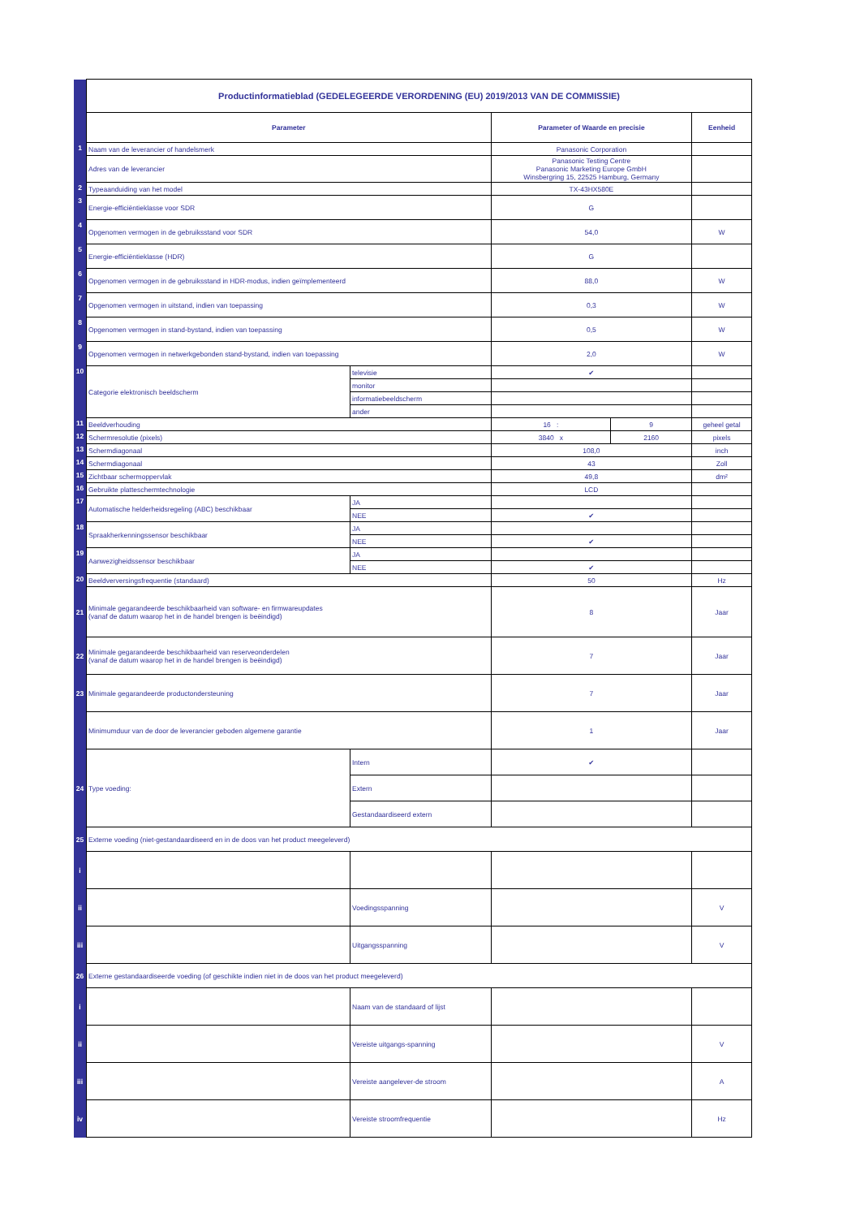| | Productinformatieblad (GEDELEGEERDE VERORDENING (EU) 2019/2013 VAN DE COMMISSIE) | | | | |
| | Parameter | | Parameter of Waarde en precisie | | Eenheid |
| 1 | Naam van de leverancier of handelsmerk | | Panasonic Corporation | | |
| | Adres van de leverancier | | Panasonic Testing Centre Panasonic Marketing Europe GmbH Winsbergring 15, 22525 Hamburg, Germany | | |
| 2 | Typeaanduiding van het model | | TX-43HX580E | | |
| 3 | Energie-efficiëntieklasse voor SDR | | G | | |
| 4 | Opgenomen vermogen in de gebruiksstand voor SDR | | 54,0 | | W |
| 5 | Energie-efficiëntieklasse (HDR) | | G | | |
| 6 | Opgenomen vermogen in de gebruiksstand in HDR-modus, indien geïmplementeerd | | 88,0 | | W |
| 7 | Opgenomen vermogen in uitstand, indien van toepassing | | 0,3 | | W |
| 8 | Opgenomen vermogen in stand-bystand, indien van toepassing | | 0,5 | | W |
| 9 | Opgenomen vermogen in netwerkgebonden stand-bystand, indien van toepassing | | 2,0 | | W |
| 10 | Categorie elektronisch beeldscherm | televisie | ✔ | | |
| | | monitor | | | |
| | | informatiebeeldscherm | | | |
| | | ander | | | |
| 11 | Beeldverhouding | | 16 : | 9 | geheel getal |
| 12 | Schermresolutie (pixels) | | 3840 x | 2160 | pixels |
| 13 | Schermdiagonaal | | 108,0 | | inch |
| 14 | Schermdiagonaal | | 43 | | Zoll |
| 15 | Zichtbaar schermoppervlak | | 49,8 | | dm² |
| 16 | Gebruikte platteschermtechnologie | | LCD | | |
| 17 | Automatische helderheidsregeling (ABC) beschikbaar | JA | | | |
| | | NEE | ✔ | | |
| 18 | Spraakherkenningssensor beschikbaar | JA | | | |
| | | NEE | ✔ | | |
| 19 | Aanwezigheidssensor beschikbaar | JA | | | |
| | | NEE | ✔ | | |
| 20 | Beeldverversingsfrequentie (standaard) | | 50 | | Hz |
| 21 | Minimale gegarandeerde beschikbaarheid van software- en firmwareupdates (vanaf de datum waarop het in de handel brengen is beëindigd) | | 8 | | Jaar |
| 22 | Minimale gegarandeerde beschikbaarheid van reserveonderdelen (vanaf de datum waarop het in de handel brengen is beëindigd) | | 7 | | Jaar |
| 23 | Minimale gegarandeerde productondersteuning | | 7 | | Jaar |
| | Minimumduur van de door de leverancier geboden algemene garantie | | 1 | | Jaar |
| 24 | Type voeding: | Intern | ✔ | | |
| | | Extern | | | |
| | | Gestandaardiseerd extern | | | |
| 25 | Externe voeding (niet-gestandaardiseerd en in de doos van het product meegeleverd) | | | | |
| i | | | | | |
| ii | | Voedingsspanning | | | V |
| iii | | Uitgangsspanning | | | V |
| 26 | Externe gestandaardiseerde voeding (of geschikte indien niet in de doos van het product meegeleverd) | | | | |
| i | | Naam van de standaard of lijst | | | |
| ii | | Vereiste uitgangs-spanning | | | V |
| iii | | Vereiste aangelever-de stroom | | | A |
| iv | | Vereiste stroomfrequentie | | | Hz |